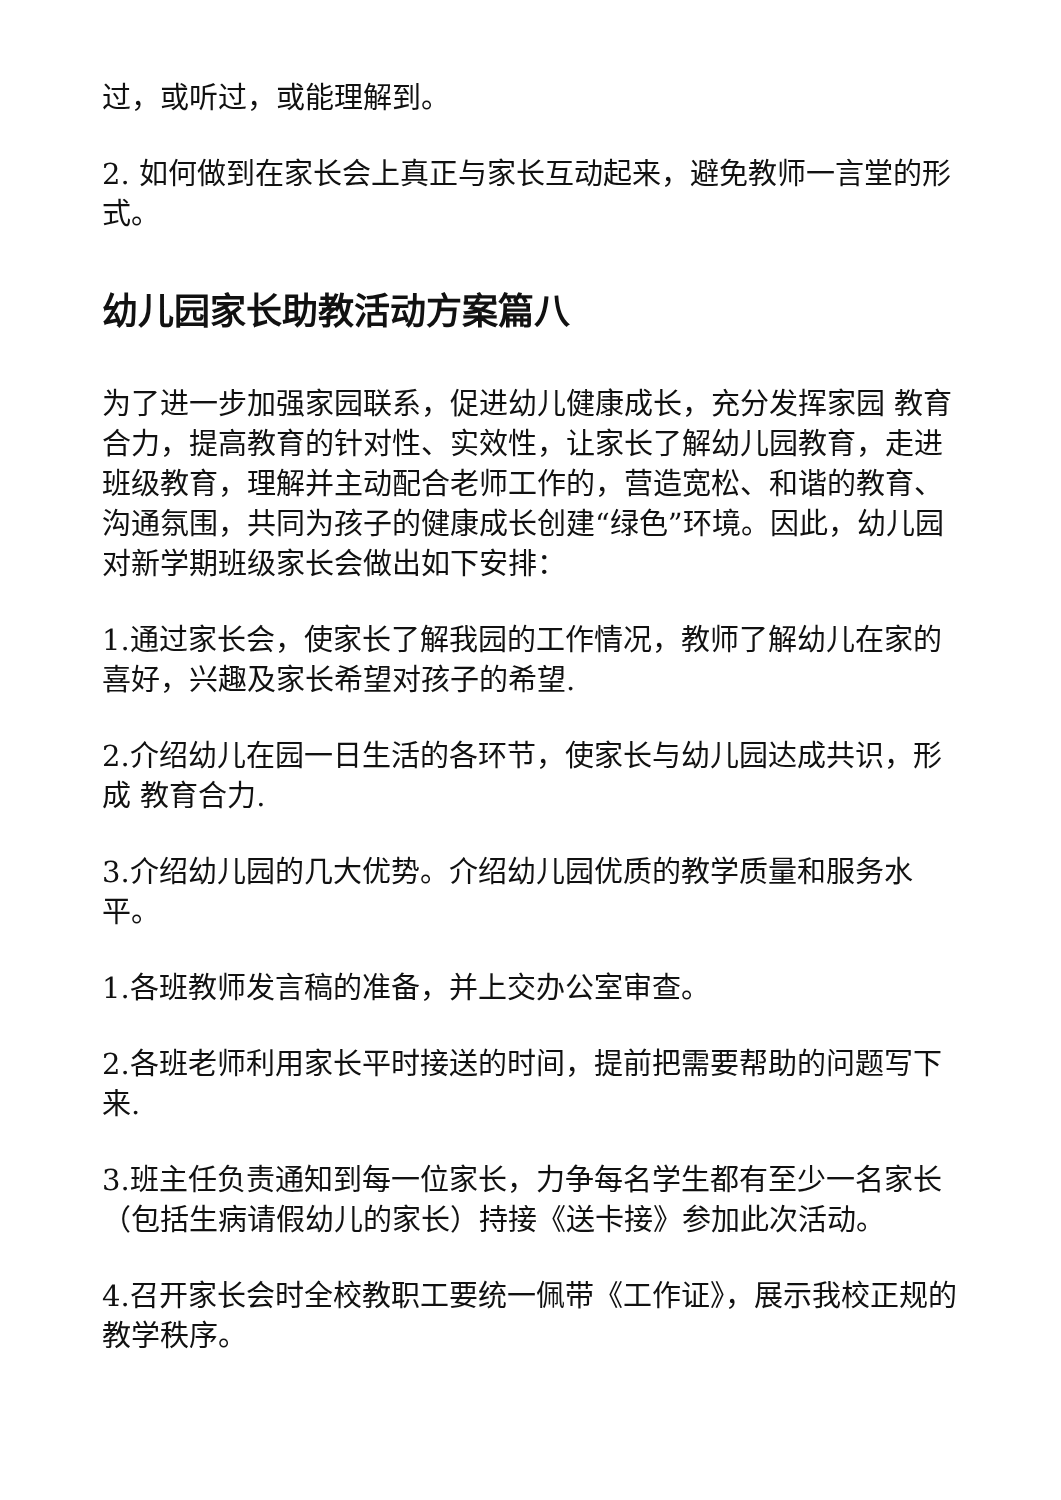过，或听过，或能理解到。
2. 如何做到在家长会上真正与家长互动起来，避免教师一言堂的形式。
幼儿园家长助教活动方案篇八
为了进一步加强家园联系，促进幼儿健康成长，充分发挥家园 教育合力，提高教育的针对性、实效性，让家长了解幼儿园教育，走进班级教育，理解并主动配合老师工作的，营造宽松、和谐的教育、沟通氛围，共同为孩子的健康成长创建“绿色”环境。因此，幼儿园对新学期班级家长会做出如下安排：
1.通过家长会，使家长了解我园的工作情况，教师了解幼儿在家的喜好，兴趣及家长希望对孩子的希望.
2.介绍幼儿在园一日生活的各环节，使家长与幼儿园达成共识，形成 教育合力.
3.介绍幼儿园的几大优势。介绍幼儿园优质的教学质量和服务水平。
1.各班教师发言稿的准备，并上交办公室审查。
2.各班老师利用家长平时接送的时间，提前把需要帮助的问题写下来.
3.班主任负责通知到每一位家长，力争每名学生都有至少一名家长（包括生病请假幼儿的家长）持接《送卡接》参加此次活动。
4.召开家长会时全校教职工要统一佩带《工作证》，展示我校正规的教学秩序。